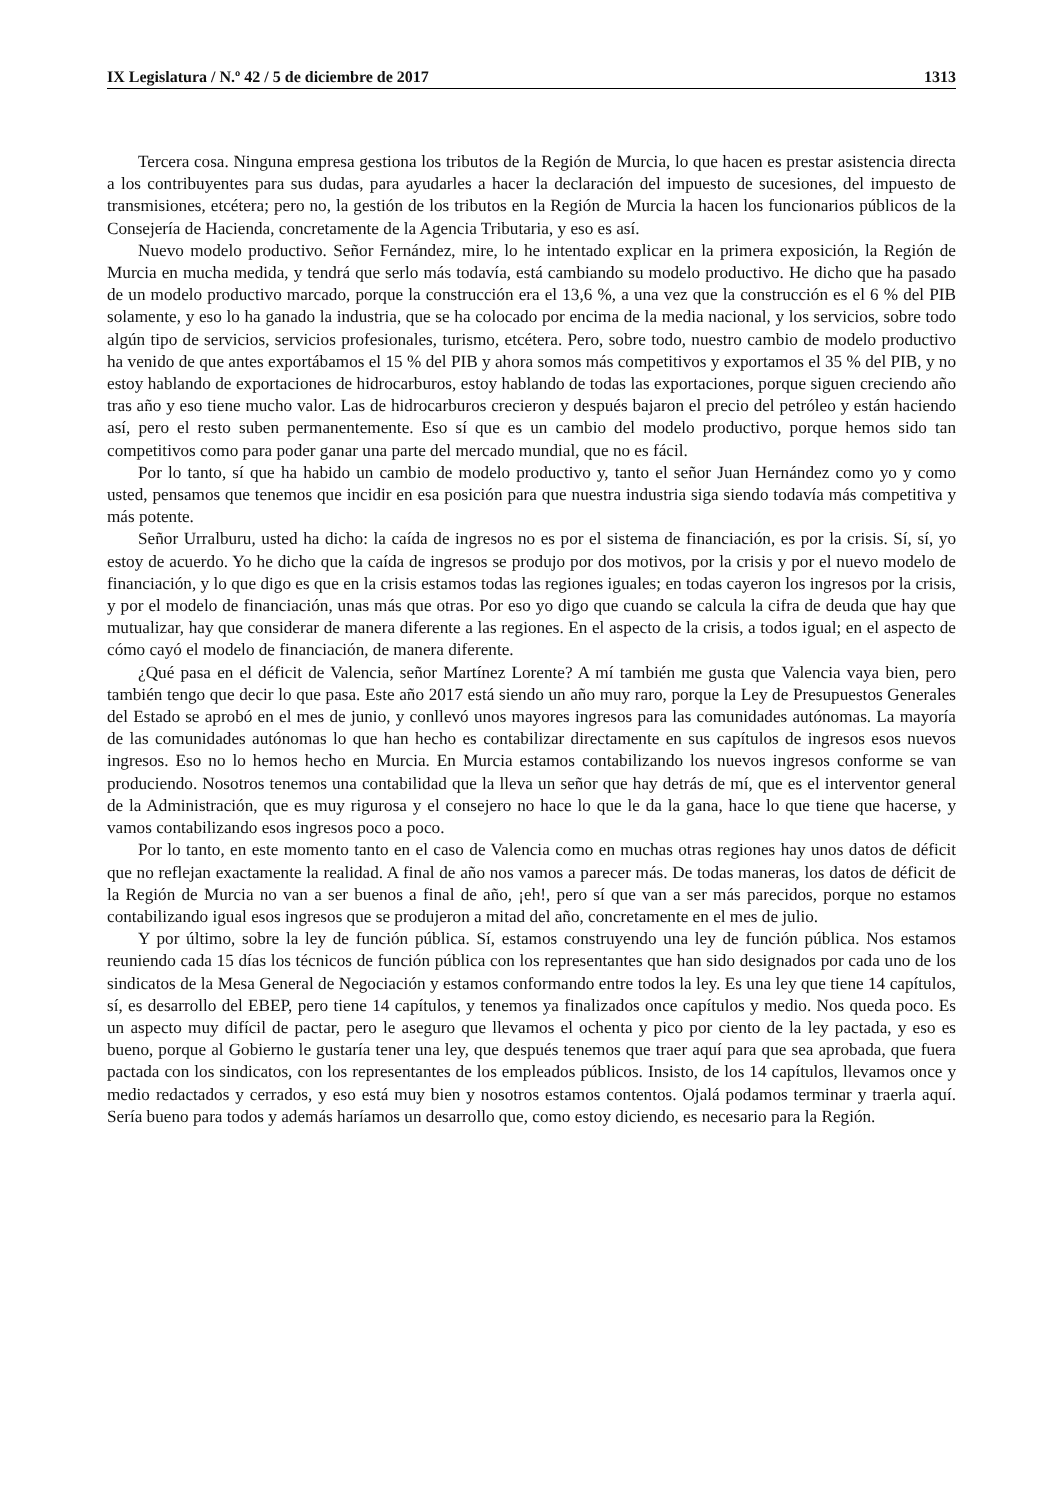IX Legislatura / N.º 42 / 5 de diciembre de 2017 1313
Tercera cosa. Ninguna empresa gestiona los tributos de la Región de Murcia, lo que hacen es prestar asistencia directa a los contribuyentes para sus dudas, para ayudarles a hacer la declaración del impuesto de sucesiones, del impuesto de transmisiones, etcétera; pero no, la gestión de los tributos en la Región de Murcia la hacen los funcionarios públicos de la Consejería de Hacienda, concretamente de la Agencia Tributaria, y eso es así.
Nuevo modelo productivo. Señor Fernández, mire, lo he intentado explicar en la primera exposición, la Región de Murcia en mucha medida, y tendrá que serlo más todavía, está cambiando su modelo productivo. He dicho que ha pasado de un modelo productivo marcado, porque la construcción era el 13,6 %, a una vez que la construcción es el 6 % del PIB solamente, y eso lo ha ganado la industria, que se ha colocado por encima de la media nacional, y los servicios, sobre todo algún tipo de servicios, servicios profesionales, turismo, etcétera. Pero, sobre todo, nuestro cambio de modelo productivo ha venido de que antes exportábamos el 15 % del PIB y ahora somos más competitivos y exportamos el 35 % del PIB, y no estoy hablando de exportaciones de hidrocarburos, estoy hablando de todas las exportaciones, porque siguen creciendo año tras año y eso tiene mucho valor. Las de hidrocarburos crecieron y después bajaron el precio del petróleo y están haciendo así, pero el resto suben permanentemente. Eso sí que es un cambio del modelo productivo, porque hemos sido tan competitivos como para poder ganar una parte del mercado mundial, que no es fácil.
Por lo tanto, sí que ha habido un cambio de modelo productivo y, tanto el señor Juan Hernández como yo y como usted, pensamos que tenemos que incidir en esa posición para que nuestra industria siga siendo todavía más competitiva y más potente.
Señor Urralburu, usted ha dicho: la caída de ingresos no es por el sistema de financiación, es por la crisis. Sí, sí, yo estoy de acuerdo. Yo he dicho que la caída de ingresos se produjo por dos motivos, por la crisis y por el nuevo modelo de financiación, y lo que digo es que en la crisis estamos todas las regiones iguales; en todas cayeron los ingresos por la crisis, y por el modelo de financiación, unas más que otras. Por eso yo digo que cuando se calcula la cifra de deuda que hay que mutualizar, hay que considerar de manera diferente a las regiones. En el aspecto de la crisis, a todos igual; en el aspecto de cómo cayó el modelo de financiación, de manera diferente.
¿Qué pasa en el déficit de Valencia, señor Martínez Lorente? A mí también me gusta que Valencia vaya bien, pero también tengo que decir lo que pasa. Este año 2017 está siendo un año muy raro, porque la Ley de Presupuestos Generales del Estado se aprobó en el mes de junio, y conllevó unos mayores ingresos para las comunidades autónomas. La mayoría de las comunidades autónomas lo que han hecho es contabilizar directamente en sus capítulos de ingresos esos nuevos ingresos. Eso no lo hemos hecho en Murcia. En Murcia estamos contabilizando los nuevos ingresos conforme se van produciendo. Nosotros tenemos una contabilidad que la lleva un señor que hay detrás de mí, que es el interventor general de la Administración, que es muy rigurosa y el consejero no hace lo que le da la gana, hace lo que tiene que hacerse, y vamos contabilizando esos ingresos poco a poco.
Por lo tanto, en este momento tanto en el caso de Valencia como en muchas otras regiones hay unos datos de déficit que no reflejan exactamente la realidad. A final de año nos vamos a parecer más. De todas maneras, los datos de déficit de la Región de Murcia no van a ser buenos a final de año, ¡eh!, pero sí que van a ser más parecidos, porque no estamos contabilizando igual esos ingresos que se produjeron a mitad del año, concretamente en el mes de julio.
Y por último, sobre la ley de función pública. Sí, estamos construyendo una ley de función pública. Nos estamos reuniendo cada 15 días los técnicos de función pública con los representantes que han sido designados por cada uno de los sindicatos de la Mesa General de Negociación y estamos conformando entre todos la ley. Es una ley que tiene 14 capítulos, sí, es desarrollo del EBEP, pero tiene 14 capítulos, y tenemos ya finalizados once capítulos y medio. Nos queda poco. Es un aspecto muy difícil de pactar, pero le aseguro que llevamos el ochenta y pico por ciento de la ley pactada, y eso es bueno, porque al Gobierno le gustaría tener una ley, que después tenemos que traer aquí para que sea aprobada, que fuera pactada con los sindicatos, con los representantes de los empleados públicos. Insisto, de los 14 capítulos, llevamos once y medio redactados y cerrados, y eso está muy bien y nosotros estamos contentos. Ojalá podamos terminar y traerla aquí. Sería bueno para todos y además haríamos un desarrollo que, como estoy diciendo, es necesario para la Región.